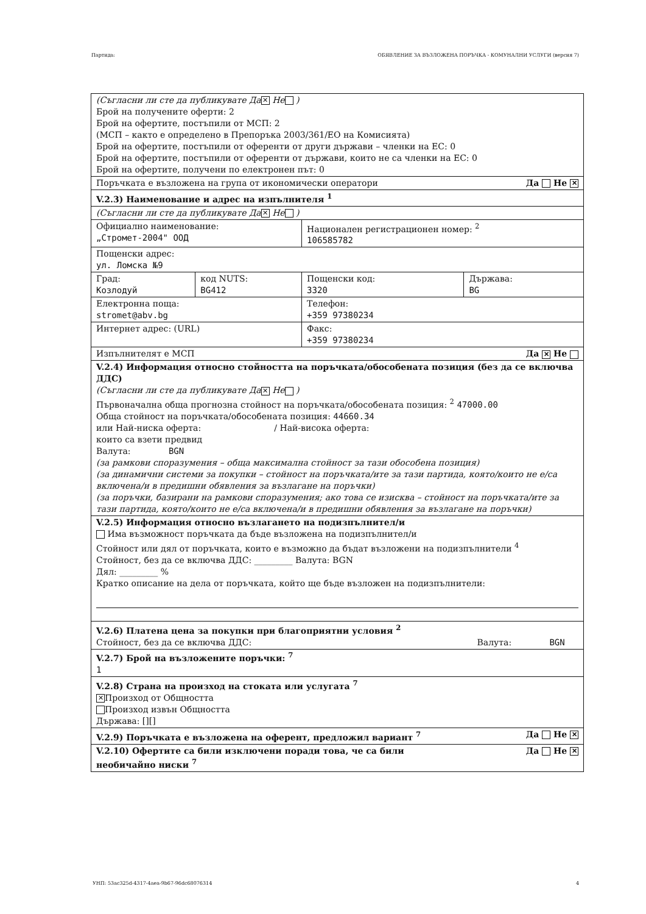Партида: ОБЯВЛЕНИЕ ЗА ВЪЗЛОЖЕНА ПОРЪЧКА - КОМУНАЛНИ УСЛУГИ (версия 7)
| (Съгласни ли сте да публикувате Да ✕ Не ) Брой на получените оферти: 2 Брой на офертите, постъпили от МСП: 2 (МСП – както е определено в Препоръка 2003/361/ЕО на Комисията) Брой на офертите, постъпили от оференти от други държави – членки на ЕС: 0 Брой на офертите, постъпили от оференти от държави, които не са членки на ЕС: 0 Брой на офертите, получени по електронен път: 0 | | | |
| Поръчката е възложена на група от икономически оператори Да Не ✕ | | | |
| V.2.3) Наименование и адрес на изпълнителя <sup>1</sup> | | | |
| (Съгласни ли сте да публикувате Да ✕ Не ) | | | |
| Официално наименование: „Стромет-2004" ООД | | Национален регистрационен номер: <sup>2</sup> 106585782 | |
| Пощенски адрес: ул. Ломска №9 | | | |
| Град: Козлодуй | код NUTS: BG412 | Пощенски код: 3320 | Държава: BG |
| Електронна поща: stromet@abv.bg | | Телефон: +359 97380234 | |
| Интернет адрес: (URL) | | Факс: +359 97380234 | |
| Изпълнителят е МСП Да ✕ Не | | | |
| V.2.4) Информация относно стойността на поръчката/обособената позиция (без да се включва ДДС) (Съгласни ли сте да публикувате Да ✕ Не ) Първоначална обща прогнозна стойност на поръчката/обособената позиция: <sup>2</sup> 47000.00 Обща стойност на поръчката/обособената позиция: 44660.34 или Най-ниска оферта: / Най-висока оферта: които са взети предвид Валута: BGN (за рамкови споразумения – обща максимална стойност за тази обособена позиция) (за динамични системи за покупки – стойност на поръчката/ите за тази партида, която/които не е/са включена/и в предишни обявления за възлагане на поръчки) (за поръчки, базирани на рамкови споразумения; ако това се изисква – стойност на поръчката/ите за тази партида, която/които не е/са включена/и в предишни обявления за възлагане на поръчки) | | | |
| V.2.5) Информация относно възлагането на подизпълнител/и Има възможност поръчката да бъде възложена на подизпълнител/и Стойност или дял от поръчката, които е възможно да бъдат възложени на подизпълнители <sup>4</sup> Стойност, без да се включва ДДС: _________ Валута: BGN Дял: _________ % Кратко описание на дела от поръчката, който ще бъде възложен на подизпълнители: | | | |
| V.2.6) Платена цена за покупки при благоприятни условия <sup>2</sup> Стойност, без да се включва ДДС: Валута: BGN | | | |
| V.2.7) Брой на възложените поръчки: <sup>7</sup> 1 | | | |
| V.2.8) Страна на произход на стоката или услугата <sup>7</sup> ✕ Произход от Общността Произход извън Общността Държава: [][] | | | |
| V.2.9) Поръчката е възложена на оферент, предложил вариант <sup>7</sup> Да Не ✕ | | | |
| Да Не ✕ V.2.10) Офертите са били изключени поради това, че са били необичайно ниски <sup>7</sup> | | | |
УНП: 53ac325d-4317-4aea-9b67-96dc68076314 4